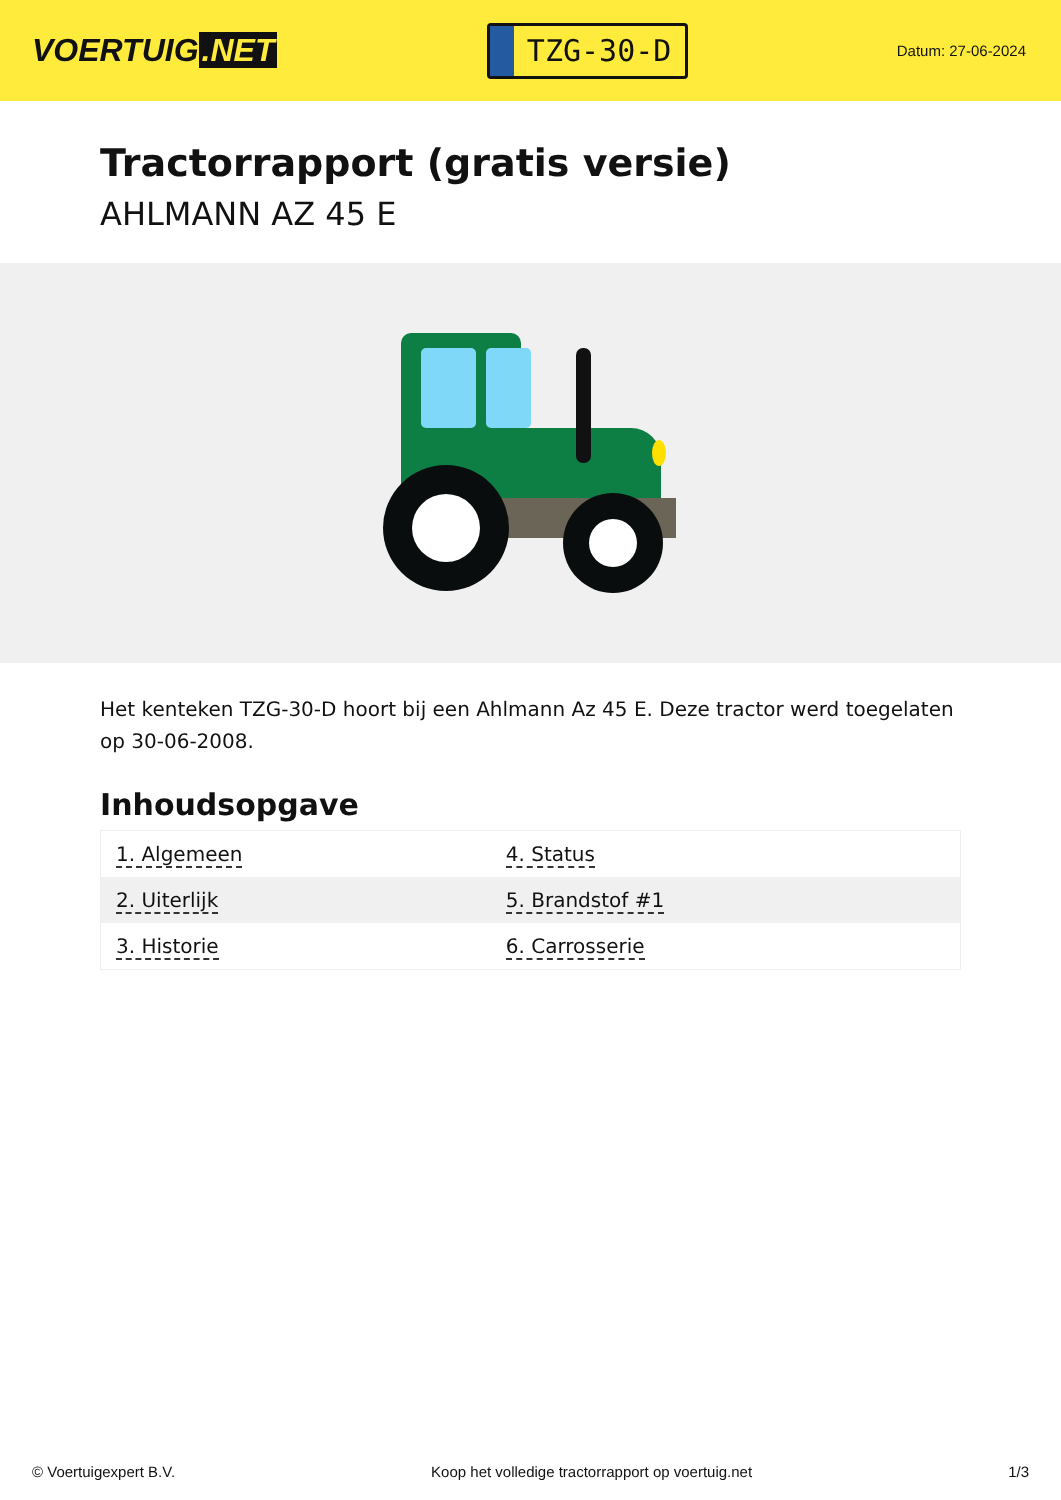VOERTUIG.NET
TZG-30-D
Datum: 27-06-2024
Tractorrapport (gratis versie)
AHLMANN AZ 45 E
Het kenteken TZG-30-D hoort bij een Ahlmann Az 45 E. Deze tractor werd toegelaten op 30-06-2008.
Inhoudsopgave
| 1. Algemeen | 4. Status |
| 2. Uiterlijk | 5. Brandstof #1 |
| 3. Historie | 6. Carrosserie |
© Voertuigexpert B.V. Koop het volledige tractorrapport op voertuig.net
1/3